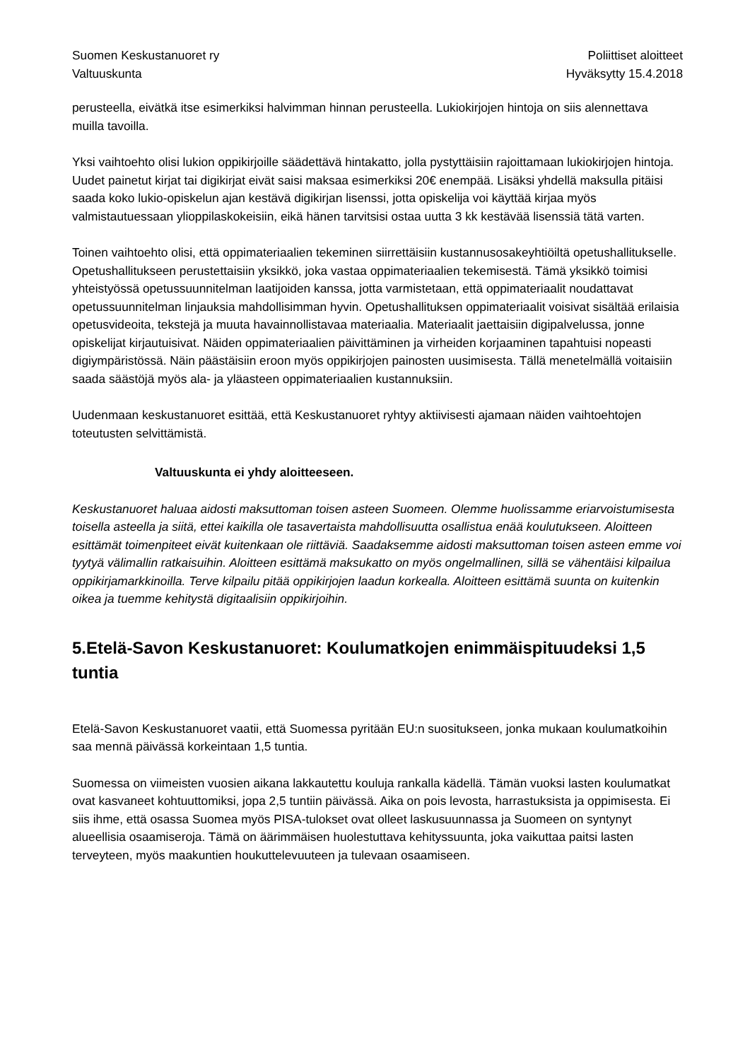Suomen Keskustanuoret ry
Valtuuskunta
Poliittiset aloitteet
Hyväksytty 15.4.2018
perusteella, eivätkä itse esimerkiksi halvimman hinnan perusteella. Lukiokirjojen hintoja on siis alennettava muilla tavoilla.
Yksi vaihtoehto olisi lukion oppikirjoille säädettävä hintakatto, jolla pystyttäisiin rajoittamaan lukiokirjojen hintoja. Uudet painetut kirjat tai digikirjat eivät saisi maksaa esimerkiksi 20€ enempää. Lisäksi yhdellä maksulla pitäisi saada koko lukio-opiskelun ajan kestävä digikirjan lisenssi, jotta opiskelija voi käyttää kirjaa myös valmistautuessaan ylioppilaskokeisiin, eikä hänen tarvitsisi ostaa uutta 3 kk kestävää lisenssiä tätä varten.
Toinen vaihtoehto olisi, että oppimateriaalien tekeminen siirrettäisiin kustannusosakeyhtiöiltä opetushallitukselle. Opetushallitukseen perustettaisiin yksikkö, joka vastaa oppimateriaalien tekemisestä. Tämä yksikkö toimisi yhteistyössä opetussuunnitelman laatijoiden kanssa, jotta varmistetaan, että oppimateriaalit noudattavat opetussuunnitelman linjauksia mahdollisimman hyvin. Opetushallituksen oppimateriaalit voisivat sisältää erilaisia opetusvideoita, tekstejä ja muuta havainnollistavaa materiaalia. Materiaalit jaettaisiin digipalvelussa, jonne opiskelijat kirjautuisivat. Näiden oppimateriaalien päivittäminen ja virheiden korjaaminen tapahtuisi nopeasti digiympäristössä. Näin päästäisiin eroon myös oppikirjojen painosten uusimisesta. Tällä menetelmällä voitaisiin saada säästöjä myös ala- ja yläasteen oppimateriaalien kustannuksiin.
Uudenmaan keskustanuoret esittää, että Keskustanuoret ryhtyy aktiivisesti ajamaan näiden vaihtoehtojen toteutusten selvittämistä.
Valtuuskunta ei yhdy aloitteeseen.
Keskustanuoret haluaa aidosti maksuttoman toisen asteen Suomeen. Olemme huolissamme eriarvoistumisesta toisella asteella ja siitä, ettei kaikilla ole tasavertaista mahdollisuutta osallistua enää koulutukseen. Aloitteen esittämät toimenpiteet eivät kuitenkaan ole riittäviä. Saadaksemme aidosti maksuttoman toisen asteen emme voi tyytyä välimallin ratkaisuihin. Aloitteen esittämä maksukatto on myös ongelmallinen, sillä se vähentäisi kilpailua oppikirjamarkkinoilla. Terve kilpailu pitää oppikirjojen laadun korkealla. Aloitteen esittämä suunta on kuitenkin oikea ja tuemme kehitystä digitaalisiin oppikirjoihin.
5.Etelä-Savon Keskustanuoret: Koulumatkojen enimmäispituudeksi 1,5 tuntia
Etelä-Savon Keskustanuoret vaatii, että Suomessa pyritään EU:n suositukseen, jonka mukaan koulumatkoihin saa mennä päivässä korkeintaan 1,5 tuntia.
Suomessa on viimeisten vuosien aikana lakkautettu kouluja rankalla kädellä. Tämän vuoksi lasten koulumatkat ovat kasvaneet kohtuuttomiksi, jopa 2,5 tuntiin päivässä. Aika on pois levosta, harrastuksista ja oppimisesta. Ei siis ihme, että osassa Suomea myös PISA-tulokset ovat olleet laskusuunnassa ja Suomeen on syntynyt alueellisia osaamiseroja. Tämä on äärimmäisen huolestuttava kehityssuunta, joka vaikuttaa paitsi lasten terveyteen, myös maakuntien houkuttelevuuteen ja tulevaan osaamiseen.